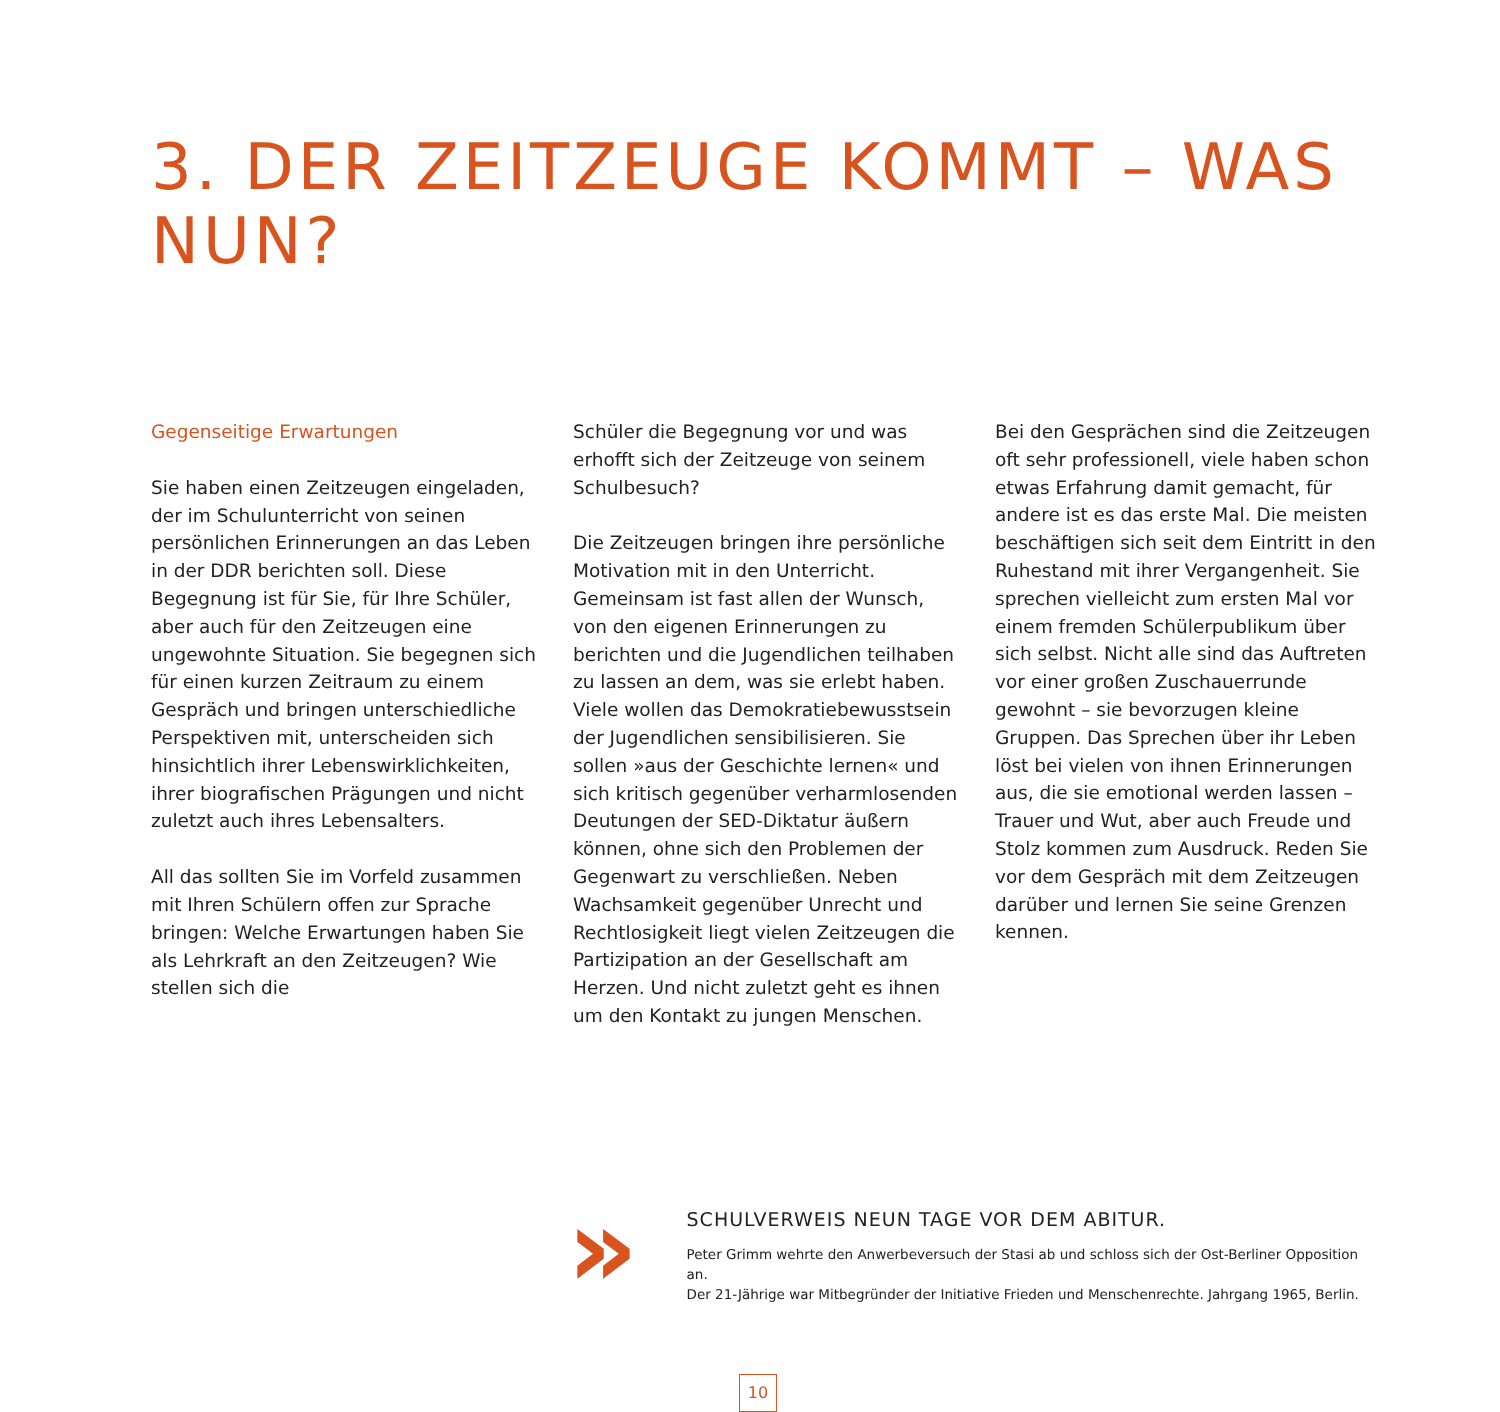3. DER ZEITZEUGE KOMMT – WAS NUN?
Gegenseitige Erwartungen
Sie haben einen Zeitzeugen eingeladen, der im Schulunterricht von seinen persönlichen Erinnerungen an das Leben in der DDR berichten soll. Diese Begegnung ist für Sie, für Ihre Schüler, aber auch für den Zeitzeugen eine ungewohnte Situation. Sie begegnen sich für einen kurzen Zeitraum zu einem Gespräch und bringen unterschiedliche Perspektiven mit, unterscheiden sich hinsichtlich ihrer Lebenswirklichkeiten, ihrer biografischen Prägungen und nicht zuletzt auch ihres Lebensalters.
All das sollten Sie im Vorfeld zusammen mit Ihren Schülern offen zur Sprache bringen: Welche Erwartungen haben Sie als Lehrkraft an den Zeitzeugen? Wie stellen sich die
Schüler die Begegnung vor und was erhofft sich der Zeitzeuge von seinem Schulbesuch?
Die Zeitzeugen bringen ihre persönliche Motivation mit in den Unterricht. Gemeinsam ist fast allen der Wunsch, von den eigenen Erinnerungen zu berichten und die Jugendlichen teilhaben zu lassen an dem, was sie erlebt haben. Viele wollen das Demokratiebewusstsein der Jugendlichen sensibilisieren. Sie sollen »aus der Geschichte lernen« und sich kritisch gegenüber verharmlosenden Deutungen der SED-Diktatur äußern können, ohne sich den Problemen der Gegenwart zu verschließen. Neben Wachsamkeit gegenüber Unrecht und Rechtlosigkeit liegt vielen Zeitzeugen die Partizipation an der Gesellschaft am Herzen. Und nicht zuletzt geht es ihnen um den Kontakt zu jungen Menschen.
Bei den Gesprächen sind die Zeitzeugen oft sehr professionell, viele haben schon etwas Erfahrung damit gemacht, für andere ist es das erste Mal. Die meisten beschäftigen sich seit dem Eintritt in den Ruhestand mit ihrer Vergangenheit. Sie sprechen vielleicht zum ersten Mal vor einem fremden Schülerpublikum über sich selbst. Nicht alle sind das Auftreten vor einer großen Zuschauerrunde gewohnt – sie bevorzugen kleine Gruppen. Das Sprechen über ihr Leben löst bei vielen von ihnen Erinnerungen aus, die sie emotional werden lassen – Trauer und Wut, aber auch Freude und Stolz kommen zum Ausdruck. Reden Sie vor dem Gespräch mit dem Zeitzeugen darüber und lernen Sie seine Grenzen kennen.
»
SCHULVERWEIS NEUN TAGE VOR DEM ABITUR.
Peter Grimm wehrte den Anwerbeversuch der Stasi ab und schloss sich der Ost-Berliner Opposition an.
Der 21-Jährige war Mitbegründer der Initiative Frieden und Menschenrechte. Jahrgang 1965, Berlin.
10